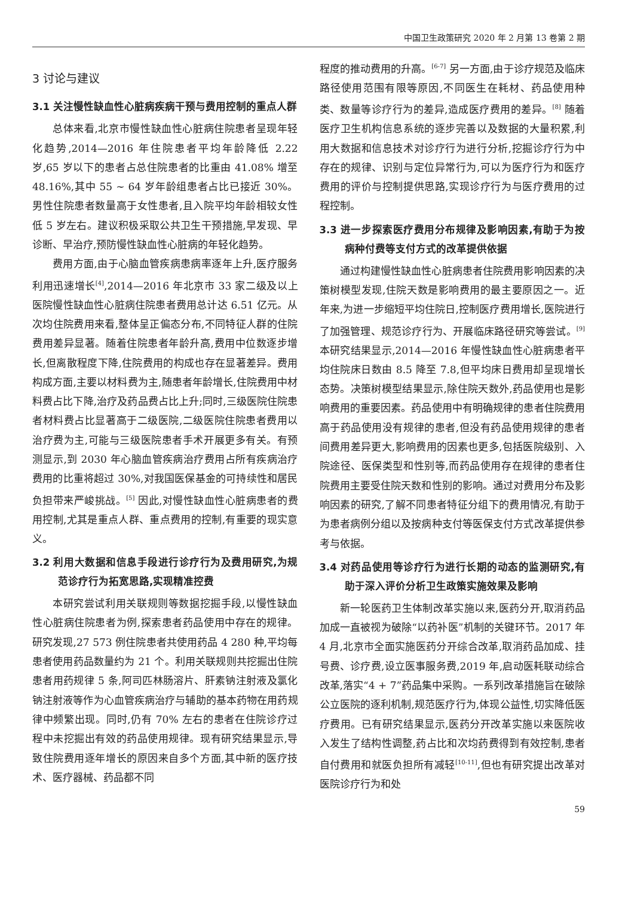中国卫生政策研究 2020 年 2 月第 13 卷第 2 期
3 讨论与建议
3.1 关注慢性缺血性心脏病疾病干预与费用控制的重点人群
总体来看,北京市慢性缺血性心脏病住院患者呈现年轻化趋势,2014—2016 年住院患者平均年龄降低 2.22 岁,65 岁以下的患者占总住院患者的比重由 41.08% 增至 48.16%,其中 55 ~ 64 岁年龄组患者占比已接近 30%。男性住院患者数量高于女性患者,且入院平均年龄相较女性低 5 岁左右。建议积极采取公共卫生干预措施,早发现、早诊断、早治疗,预防慢性缺血性心脏病的年轻化趋势。
费用方面,由于心脑血管疾病患病率逐年上升,医疗服务利用迅速增长<sup>[4]</sup>,2014—2016 年北京市 33 家二级及以上医院慢性缺血性心脏病住院患者费用总计达 6.51 亿元。从次均住院费用来看,整体呈正偏态分布,不同特征人群的住院费用差异显著。随着住院患者年龄升高,费用中位数逐步增长,但离散程度下降,住院费用的构成也存在显著差异。费用构成方面,主要以材料费为主,随患者年龄增长,住院费用中材料费占比下降,治疗及药品费占比上升;同时,三级医院住院患者材料费占比显著高于二级医院,二级医院住院患者费用以治疗费为主,可能与三级医院患者手术开展更多有关。有预测显示,到 2030 年心脑血管疾病治疗费用占所有疾病治疗费用的比重将超过 30%,对我国医保基金的可持续性和居民负担带来严峻挑战。<sup>[5]</sup> 因此,对慢性缺血性心脏病患者的费用控制,尤其是重点人群、重点费用的控制,有重要的现实意义。
3.2 利用大数据和信息手段进行诊疗行为及费用研究,为规范诊疗行为拓宽思路,实现精准控费
本研究尝试利用关联规则等数据挖掘手段,以慢性缺血性心脏病住院患者为例,探索患者药品使用中存在的规律。研究发现,27 573 例住院患者共使用药品 4 280 种,平均每患者使用药品数量约为 21 个。利用关联规则共挖掘出住院患者用药规律 5 条,阿司匹林肠溶片、肝素钠注射液及氯化钠注射液等作为心血管疾病治疗与辅助的基本药物在用药规律中频繁出现。同时,仍有 70% 左右的患者在住院诊疗过程中未挖掘出有效的药品使用规律。现有研究结果显示,导致住院费用逐年增长的原因来自多个方面,其中新的医疗技术、医疗器械、药品都不同
程度的推动费用的升高。<sup>[6-7]</sup> 另一方面,由于诊疗规范及临床路径使用范围有限等原因,不同医生在耗材、药品使用种类、数量等诊疗行为的差异,造成医疗费用的差异。<sup>[8]</sup> 随着医疗卫生机构信息系统的逐步完善以及数据的大量积累,利用大数据和信息技术对诊疗行为进行分析,挖掘诊疗行为中存在的规律、识别与定位异常行为,可以为医疗行为和医疗费用的评价与控制提供思路,实现诊疗行为与医疗费用的过程控制。
3.3 进一步探索医疗费用分布规律及影响因素,有助于为按病种付费等支付方式的改革提供依据
通过构建慢性缺血性心脏病患者住院费用影响因素的决策树模型发现,住院天数是影响费用的最主要原因之一。近年来,为进一步缩短平均住院日,控制医疗费用增长,医院进行了加强管理、规范诊疗行为、开展临床路径研究等尝试。<sup>[9]</sup> 本研究结果显示,2014—2016 年慢性缺血性心脏病患者平均住院床日数由 8.5 降至 7.8,但平均床日费用却呈现增长态势。决策树模型结果显示,除住院天数外,药品使用也是影响费用的重要因素。药品使用中有明确规律的患者住院费用高于药品使用没有规律的患者,但没有药品使用规律的患者间费用差异更大,影响费用的因素也更多,包括医院级别、入院途径、医保类型和性别等,而药品使用存在规律的患者住院费用主要受住院天数和性别的影响。通过对费用分布及影响因素的研究,了解不同患者特征分组下的费用情况,有助于为患者病例分组以及按病种支付等医保支付方式改革提供参考与依据。
3.4 对药品使用等诊疗行为进行长期的动态的监测研究,有助于深入评价分析卫生政策实施效果及影响
新一轮医药卫生体制改革实施以来,医药分开,取消药品加成一直被视为破除“以药补医”机制的关键环节。2017 年 4 月,北京市全面实施医药分开综合改革,取消药品加成、挂号费、诊疗费,设立医事服务费,2019 年,启动医耗联动综合改革,落实“4 + 7”药品集中采购。一系列改革措施旨在破除公立医院的逐利机制,规范医疗行为,体现公益性,切实降低医疗费用。已有研究结果显示,医药分开改革实施以来医院收入发生了结构性调整,药占比和次均药费得到有效控制,患者自付费用和就医负担所有减轻<sup>[10-11]</sup>,但也有研究提出改革对医院诊疗行为和处
59